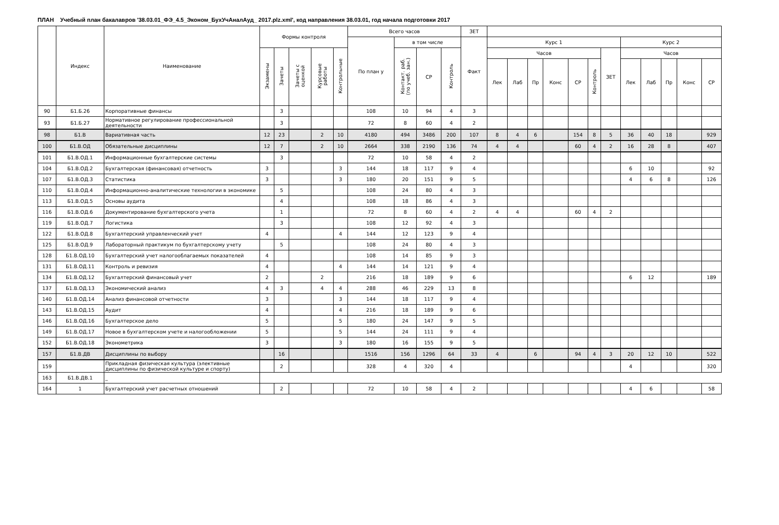ПЛАН Учебный план бакалавров '38.03.01_ФЭ_4.5_Эконом_БухУчАналАуд_ 2017.plz.xml', код направления 38.03.01, год начала подготовки 2017
| | Индекс | Наименование | Формы контроля | | | | | Всего часов | | | | ЗЕТ | | | | | | | | | | | | |
| --- | --- | --- | --- | --- | --- | --- | --- | --- | --- | --- | --- | --- | --- | --- | --- | --- | --- | --- | --- | --- | --- | --- | --- | --- |
| | | | | | | | | По план у | в том числе | | | Факт | Курс 1 | | | | | | | Курс 2 | | | | |
| | | | Экзамены | Зачеты | Зачеты с оценкой | Курсовые работы | Контрольные | | Контакт. раб. (по учеб. зан.) | СР | Контроль | | Часов | | | | | | ЗЕТ | Часов | | | | |
| | | | | | | | | | | | | | Лек | Лаб | Пр | Конс | СР | Контроль | | Лек | Лаб | Пр | Конс | СР |
| 90 | Б1.Б.26 | Корпоративные финансы | | 3 | | | | 108 | 10 | 94 | 4 | 3 | | | | | | | | | | | | |
| 93 | Б1.Б.27 | Нормативное регулирование профессиональной деятельности | | 3 | | | | 72 | 8 | 60 | 4 | 2 | | | | | | | | | | | | |
| 98 | Б1.В | Вариативная часть | 12 | 23 | | 2 | 10 | 4180 | 494 | 3486 | 200 | 107 | 8 | 4 | 6 | | 154 | 8 | 5 | 36 | 40 | 18 | | 929 |
| 100 | Б1.В.ОД | Обязательные дисциплины | 12 | 7 | | 2 | 10 | 2664 | 338 | 2190 | 136 | 74 | 4 | 4 | | | 60 | 4 | 2 | 16 | 28 | 8 | | 407 |
| 101 | Б1.В.ОД.1 | Информационные бухгалтерские системы | | 3 | | | | 72 | 10 | 58 | 4 | 2 | | | | | | | | | | | | |
| 104 | Б1.В.ОД.2 | Бухгалтерская (финансовая) отчетность | 3 | | | | 3 | 144 | 18 | 117 | 9 | 4 | | | | | | | | 6 | 10 | | | 92 |
| 107 | Б1.В.ОД.3 | Статистика | 3 | | | | 3 | 180 | 20 | 151 | 9 | 5 | | | | | | | | 4 | 6 | 8 | | 126 |
| 110 | Б1.В.ОД.4 | Информационно-аналитические технологии в экономике | | 5 | | | | 108 | 24 | 80 | 4 | 3 | | | | | | | | | | | | |
| 113 | Б1.В.ОД.5 | Основы аудита | | 4 | | | | 108 | 18 | 86 | 4 | 3 | | | | | | | | | | | | |
| 116 | Б1.В.ОД.6 | Документирование бухгалтерского учета | | 1 | | | | 72 | 8 | 60 | 4 | 2 | 4 | 4 | | | 60 | 4 | 2 | | | | | |
| 119 | Б1.В.ОД.7 | Логистика | | 3 | | | | 108 | 12 | 92 | 4 | 3 | | | | | | | | | | | | |
| 122 | Б1.В.ОД.8 | Бухгалтерский управленческий учет | 4 | | | | 4 | 144 | 12 | 123 | 9 | 4 | | | | | | | | | | | | |
| 125 | Б1.В.ОД.9 | Лабораторный практикум по бухгалтерскому учету | | 5 | | | | 108 | 24 | 80 | 4 | 3 | | | | | | | | | | | | |
| 128 | Б1.В.ОД.10 | Бухгалтерский учет налогооблагаемых показателей | 4 | | | | | 108 | 14 | 85 | 9 | 3 | | | | | | | | | | | | |
| 131 | Б1.В.ОД.11 | Контроль и ревизия | 4 | | | | 4 | 144 | 14 | 121 | 9 | 4 | | | | | | | | | | | | |
| 134 | Б1.В.ОД.12 | Бухгалтерский финансовый учет | 2 | | | 2 | | 216 | 18 | 189 | 9 | 6 | | | | | | | | 6 | 12 | | | 189 |
| 137 | Б1.В.ОД.13 | Экономический анализ | 4 | 3 | | 4 | 4 | 288 | 46 | 229 | 13 | 8 | | | | | | | | | | | | |
| 140 | Б1.В.ОД.14 | Анализ финансовой отчетности | 3 | | | | 3 | 144 | 18 | 117 | 9 | 4 | | | | | | | | | | | | |
| 143 | Б1.В.ОД.15 | Аудит | 4 | | | | 4 | 216 | 18 | 189 | 9 | 6 | | | | | | | | | | | | |
| 146 | Б1.В.ОД.16 | Бухгалтерское дело | 5 | | | | 5 | 180 | 24 | 147 | 9 | 5 | | | | | | | | | | | | |
| 149 | Б1.В.ОД.17 | Новое в бухгалтерском учете и налогообложении | 5 | | | | 5 | 144 | 24 | 111 | 9 | 4 | | | | | | | | | | | | |
| 152 | Б1.В.ОД.18 | Эконометрика | 3 | | | | 3 | 180 | 16 | 155 | 9 | 5 | | | | | | | | | | | | |
| 157 | Б1.В.ДВ | Дисциплины по выбору | | 16 | | | | 1516 | 156 | 1296 | 64 | 33 | 4 | | 6 | | 94 | 4 | 3 | 20 | 12 | 10 | | 522 |
| 159 | | Прикладная физическая культура (элективные дисциплины по физической культуре и спорту) | | 2 | | | | 328 | 4 | 320 | 4 | | | | | | | | | 4 | | | | 320 |
| 163 | Б1.В.ДВ.1 | _ | | | | | | | | | | | | | | | | | | | | | | |
| 164 | 1 | Бухгалтерский учет расчетных отношений | | 2 | | | | 72 | 10 | 58 | 4 | 2 | | | | | | | | 4 | 6 | | | 58 |